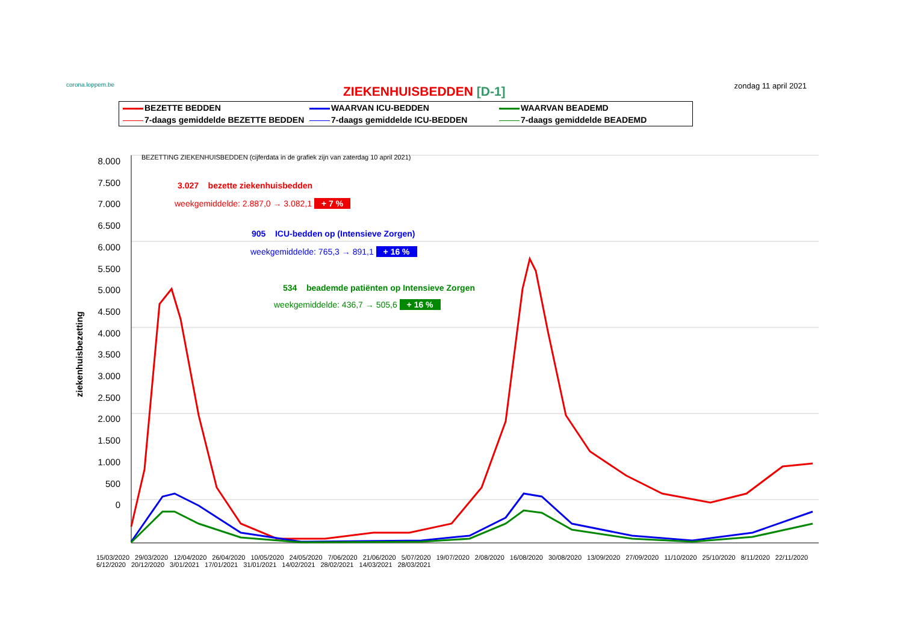corona.loppem.be
ZIEKENHUISBEDDEN [D-1]
zondag 11 april 2021
BEZETTE BEDDEN
WAARVAN ICU-BEDDEN
WAARVAN BEADEMD
7-daags gemiddelde BEZETTE BEDDEN
7-daags gemiddelde ICU-BEDDEN
7-daags gemiddelde BEADEMD
BEZETTING ZIEKENHUISBEDDEN (cijferdata in de grafiek zijn van zaterdag 10 april 2021)
3.027 bezette ziekenhuisbedden
weekgemiddelde: 2.887,0 → 3.082,1 + 7 %
905 ICU-bedden op (Intensieve Zorgen)
weekgemiddelde: 765,3 → 891,1 + 16 %
534 beademde patiënten op Intensieve Zorgen
weekgemiddelde: 436,7 → 505,6 + 16 %
8.000
7.500
7.000
6.500
6.000
5.500
5.000
4.500
4.000
3.500
3.000
2.500
2.000
1.500
1.000
500
0
ziekenhuisbezetting
15/03/2020 29/03/2020 12/04/2020 26/04/2020 10/05/2020 24/05/2020 7/06/2020 21/06/2020 5/07/2020 19/07/2020 2/08/2020 16/08/2020 30/08/2020 13/09/2020 27/09/2020 11/10/2020 25/10/2020 8/11/2020 22/11/2020 6/12/2020 20/12/2020 3/01/2021 17/01/2021 31/01/2021 14/02/2021 28/02/2021 14/03/2021 28/03/2021